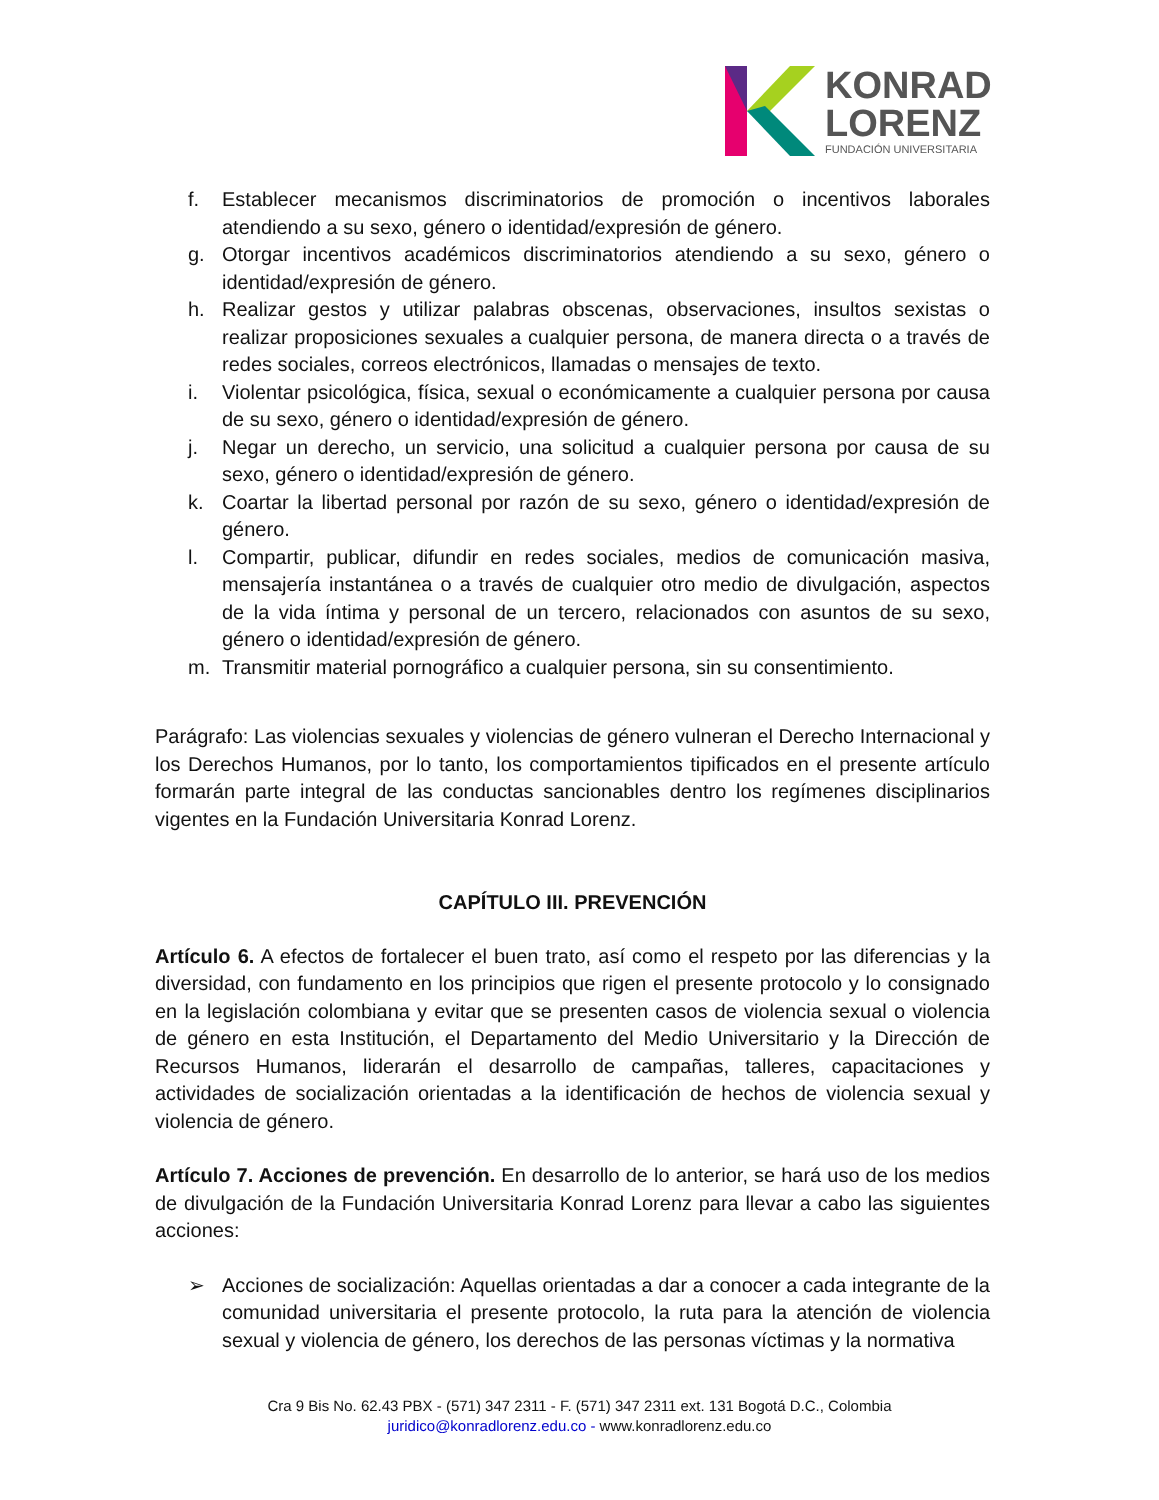KONRAD
LORENZ
FUNDACIÓN UNIVERSITARIA
f. Establecer mecanismos discriminatorios de promoción o incentivos laborales atendiendo a su sexo, género o identidad/expresión de género.
g. Otorgar incentivos académicos discriminatorios atendiendo a su sexo, género o identidad/expresión de género.
h. Realizar gestos y utilizar palabras obscenas, observaciones, insultos sexistas o realizar proposiciones sexuales a cualquier persona, de manera directa o a través de redes sociales, correos electrónicos, llamadas o mensajes de texto.
i. Violentar psicológica, física, sexual o económicamente a cualquier persona por causa de su sexo, género o identidad/expresión de género.
j. Negar un derecho, un servicio, una solicitud a cualquier persona por causa de su sexo, género o identidad/expresión de género.
k. Coartar la libertad personal por razón de su sexo, género o identidad/expresión de género.
l. Compartir, publicar, difundir en redes sociales, medios de comunicación masiva, mensajería instantánea o a través de cualquier otro medio de divulgación, aspectos de la vida íntima y personal de un tercero, relacionados con asuntos de su sexo, género o identidad/expresión de género.
m. Transmitir material pornográfico a cualquier persona, sin su consentimiento.
Parágrafo: Las violencias sexuales y violencias de género vulneran el Derecho Internacional y los Derechos Humanos, por lo tanto, los comportamientos tipificados en el presente artículo formarán parte integral de las conductas sancionables dentro los regímenes disciplinarios vigentes en la Fundación Universitaria Konrad Lorenz.
CAPÍTULO III. PREVENCIÓN
Artículo 6. A efectos de fortalecer el buen trato, así como el respeto por las diferencias y la diversidad, con fundamento en los principios que rigen el presente protocolo y lo consignado en la legislación colombiana y evitar que se presenten casos de violencia sexual o violencia de género en esta Institución, el Departamento del Medio Universitario y la Dirección de Recursos Humanos, liderarán el desarrollo de campañas, talleres, capacitaciones y actividades de socialización orientadas a la identificación de hechos de violencia sexual y violencia de género.
Artículo 7. Acciones de prevención. En desarrollo de lo anterior, se hará uso de los medios de divulgación de la Fundación Universitaria Konrad Lorenz para llevar a cabo las siguientes acciones:
➢ Acciones de socialización: Aquellas orientadas a dar a conocer a cada integrante de la comunidad universitaria el presente protocolo, la ruta para la atención de violencia sexual y violencia de género, los derechos de las personas víctimas y la normativa
Cra 9 Bis No. 62.43 PBX - (571) 347 2311 - F. (571) 347 2311 ext. 131 Bogotá D.C., Colombia
juridico@konradlorenz.edu.co - www.konradlorenz.edu.co